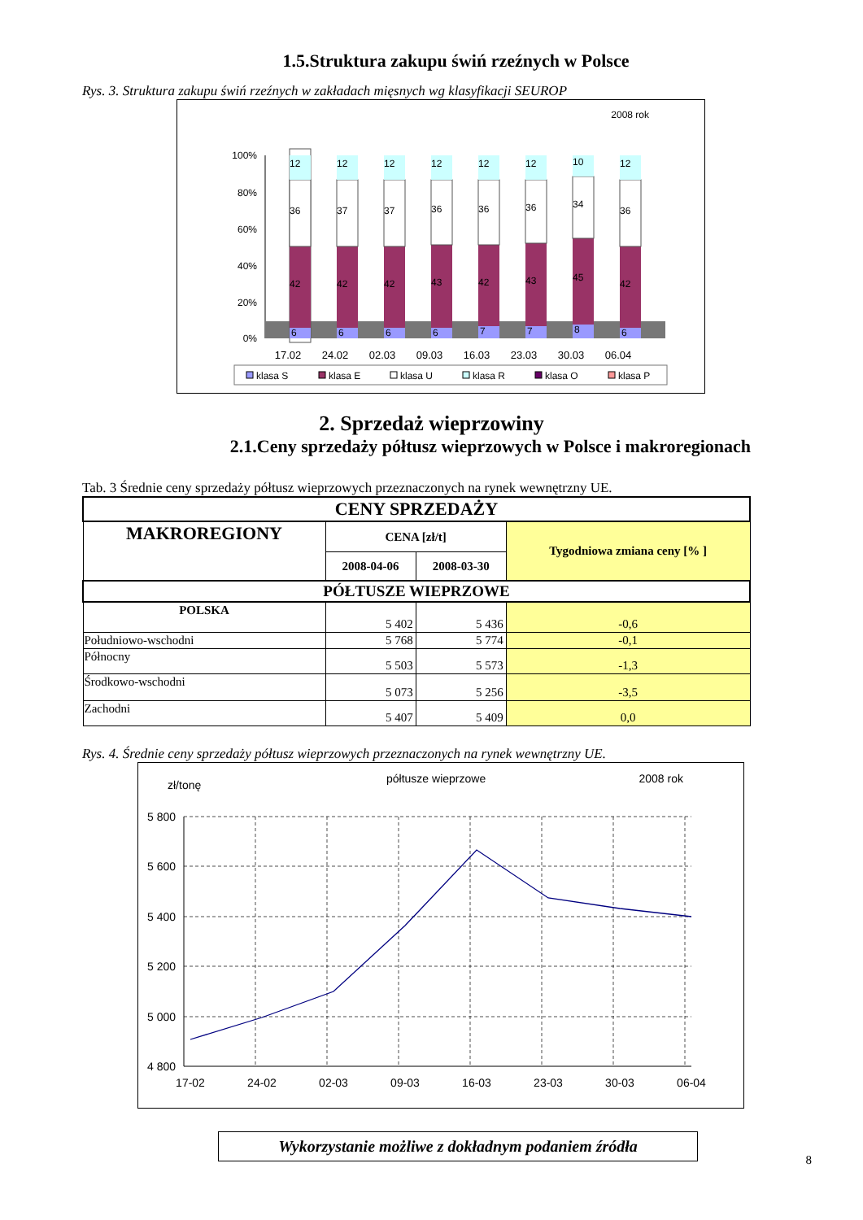1.5.Struktura zakupu świń rzeźnych w Polsce
Rys. 3. Struktura zakupu świń rzeźnych w zakładach mięsnych wg klasyfikacji SEUROP
2008 rok
100%
80%
60%
40%
20%
0%
6
6
6
6
7
7
8
6
42
42
42
43
42
43
45
42
36
37
37
36
36
36
34
36
12
12
12
12
12
12
10
12
17.02
24.02
02.03
09.03
16.03
23.03
30.03
06.04
klasa S
klasa E
klasa U
klasa R
klasa O
klasa P
2. Sprzedaż wieprzowiny
2.1.Ceny sprzedaży półtusz wieprzowych w Polsce i makroregionach
Tab. 3 Średnie ceny sprzedaży półtusz wieprzowych przeznaczonych na rynek wewnętrzny UE.
| CENY SPRZEDAŻY | | | |
| --- | --- | --- | --- |
| MAKROREGIONY | CENA [zł/t] | | Tygodniowa zmiana ceny [% ] |
| | 2008-04-06 | 2008-03-30 | |
| PÓŁTUSZE WIEPRZOWE | | | |
| POLSKA | 5 402 | 5 436 | -0,6 |
| Południowo-wschodni | 5 768 | 5 774 | -0,1 |
| Północny | 5 503 | 5 573 | -1,3 |
| Środkowo-wschodni | 5 073 | 5 256 | -3,5 |
| Zachodni | 5 407 | 5 409 | 0,0 |
Rys. 4. Średnie ceny sprzedaży półtusz wieprzowych przeznaczonych na rynek wewnętrzny UE.
zł/tonę
półtusze wieprzowe
2008 rok
5 800
5 600
5 400
5 200
5 000
4 800
17-02
24-02
02-03
09-03
16-03
23-03
30-03
06-04
Wykorzystanie możliwe z dokładnym podaniem źródła
8